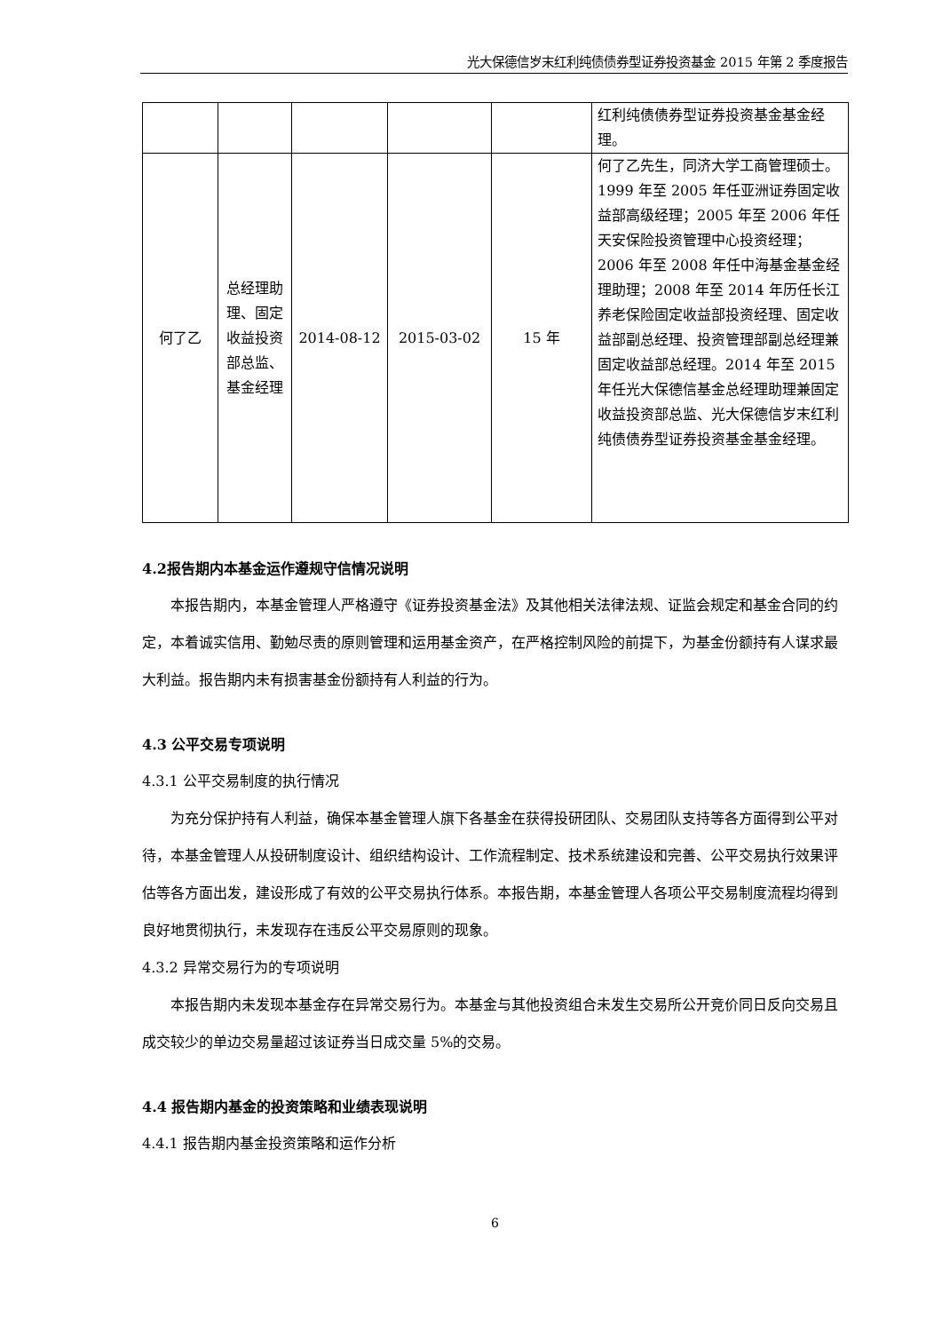光大保德信岁末红利纯债债券型证券投资基金 2015 年第 2 季度报告
| | | | | | 红利纯债债券型证券投资基金基金经理。 |
| 何了乙 | 总经理助理、固定收益投资部总监、基金经理 | 2014-08-12 | 2015-03-02 | 15 年 | 何了乙先生，同济大学工商管理硕士。1999 年至 2005 年任亚洲证券固定收益部高级经理；2005 年至 2006 年任天安保险投资管理中心投资经理；2006 年至 2008 年任中海基金基金经理助理；2008 年至 2014 年历任长江养老保险固定收益部投资经理、固定收益部副总经理、投资管理部副总经理兼固定收益部总经理。2014 年至 2015 年任光大保德信基金总经理助理兼固定收益投资部总监、光大保德信岁末红利纯债债券型证券投资基金基金经理。 |
4.2报告期内本基金运作遵规守信情况说明
本报告期内，本基金管理人严格遵守《证券投资基金法》及其他相关法律法规、证监会规定和基金合同的约定，本着诚实信用、勤勉尽责的原则管理和运用基金资产，在严格控制风险的前提下，为基金份额持有人谋求最大利益。报告期内未有损害基金份额持有人利益的行为。
4.3 公平交易专项说明
4.3.1 公平交易制度的执行情况
为充分保护持有人利益，确保本基金管理人旗下各基金在获得投研团队、交易团队支持等各方面得到公平对待，本基金管理人从投研制度设计、组织结构设计、工作流程制定、技术系统建设和完善、公平交易执行效果评估等各方面出发，建设形成了有效的公平交易执行体系。本报告期，本基金管理人各项公平交易制度流程均得到良好地贯彻执行，未发现存在违反公平交易原则的现象。
4.3.2 异常交易行为的专项说明
本报告期内未发现本基金存在异常交易行为。本基金与其他投资组合未发生交易所公开竞价同日反向交易且成交较少的单边交易量超过该证券当日成交量 5%的交易。
4.4 报告期内基金的投资策略和业绩表现说明
4.4.1 报告期内基金投资策略和运作分析
6